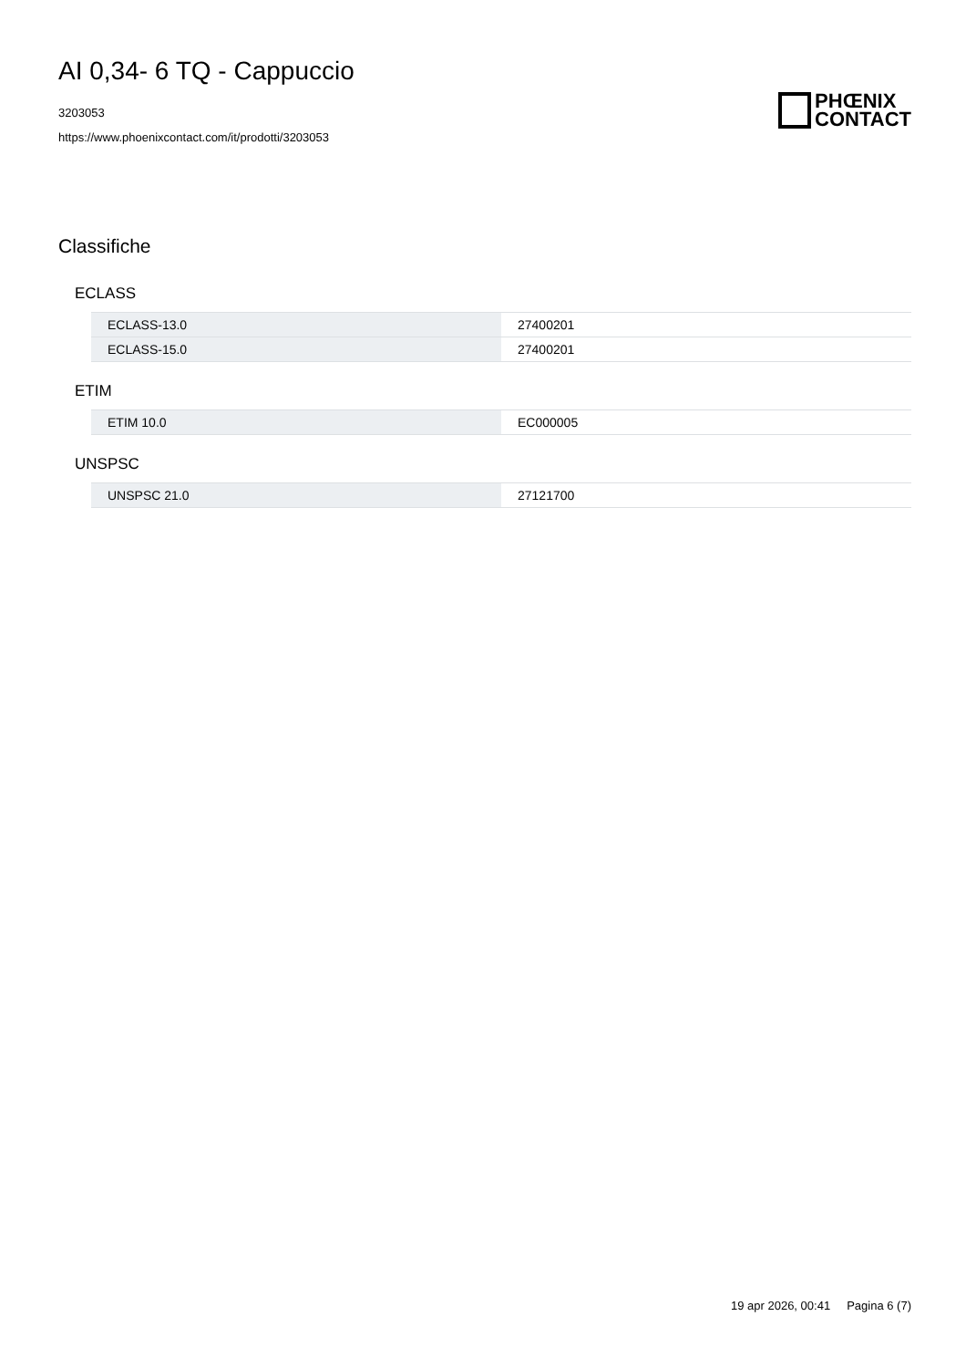AI 0,34- 6 TQ - Cappuccio
3203053
https://www.phoenixcontact.com/it/prodotti/3203053
PHŒNIX
CONTACT
Classifiche
ECLASS
| ECLASS-13.0 | 27400201 |
| ECLASS-15.0 | 27400201 |
ETIM
| ETIM 10.0 | EC000005 |
UNSPSC
| UNSPSC 21.0 | 27121700 |
19 apr 2026, 00:41 Pagina 6 (7)